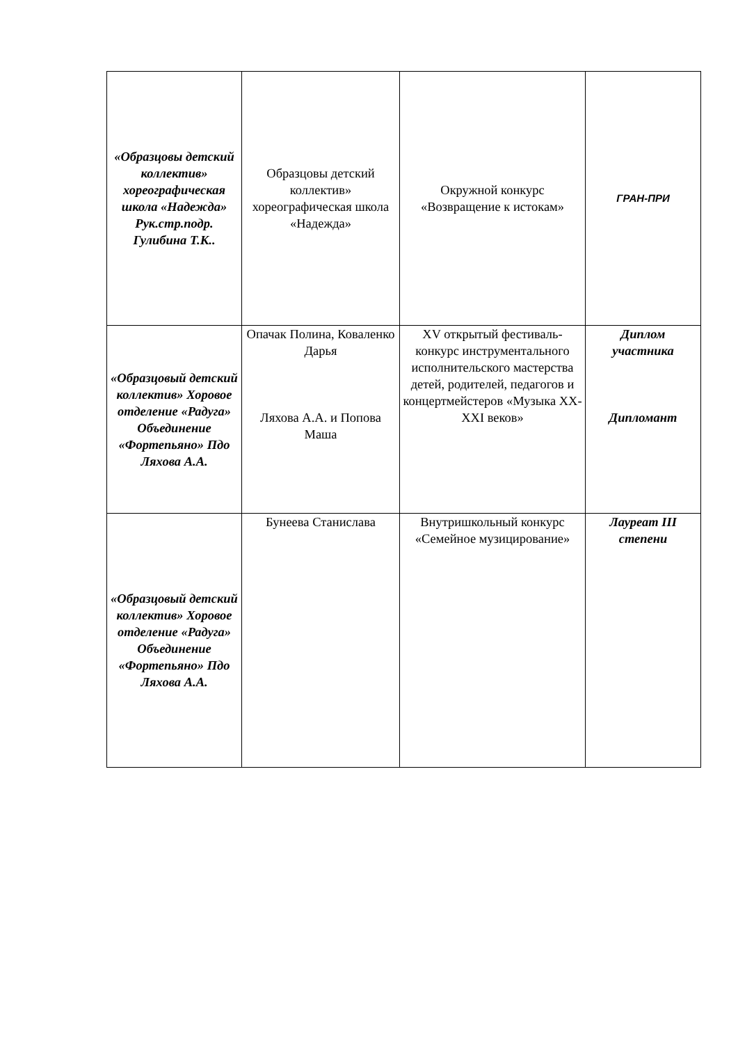| «Образцовы детский коллектив» хореографическая школа «Надежда» Рук.стр.подр. Гулибина Т.К.. | Образцовы детский коллектив» хореографическая школа «Надежда» | Окружной конкурс «Возвращение к истокам» | ГРАН-ПРИ |
| «Образцовый детский коллектив» Хоровое отделение «Радуга» Объединение «Фортепьяно» Пдо Ляхова А.А. | Опачак Полина, Коваленко Дарья Ляхова А.А. и Попова Маша | XV открытый фестиваль-конкурс инструментального исполнительского мастерства детей, родителей, педагогов и концертмейстеров «Музыка XX-XXI веков» | Диплом участника Дипломант |
| «Образцовый детский коллектив» Хоровое отделение «Радуга» Объединение «Фортепьяно» Пдо Ляхова А.А. | Бунеева Станислава | Внутришкольный конкурс «Семейное музицирование» | Лауреат III степени |